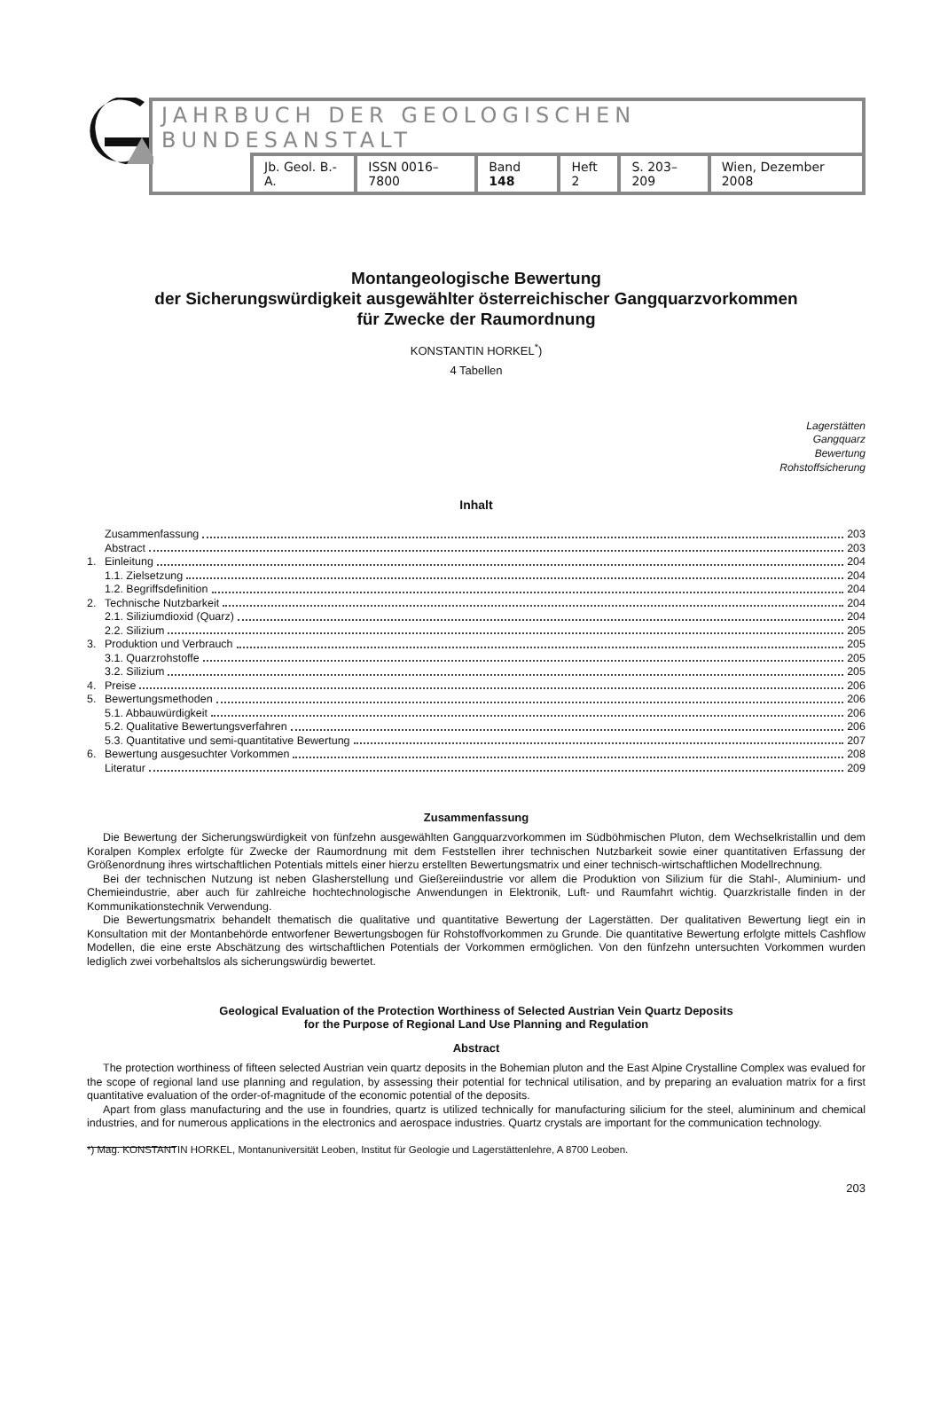JAHRBUCH DER GEOLOGISCHEN BUNDESANSTALT
Jb. Geol. B.-A. ISSN 0016–7800 Band 148 Heft 2 S. 203–209 Wien, Dezember 2008
Montangeologische Bewertung
der Sicherungswürdigkeit ausgewählter österreichischer Gangquarzvorkommen
für Zwecke der Raumordnung
KONSTANTIN HORKEL<sup>*</sup>)
4 Tabellen
Lagerstätten
Gangquarz
Bewertung
Rohstoffsicherung
Inhalt
Zusammenfassung 203
Abstract 203
1. Einleitung 204
1.1. Zielsetzung 204
1.2. Begriffsdefinition 204
2. Technische Nutzbarkeit 204
2.1. Siliziumdioxid (Quarz) 204
2.2. Silizium 205
3. Produktion und Verbrauch 205
3.1. Quarzrohstoffe 205
3.2. Silizium 205
4. Preise 206
5. Bewertungsmethoden 206
5.1. Abbauwürdigkeit 206
5.2. Qualitative Bewertungsverfahren 206
5.3. Quantitative und semi-quantitative Bewertung 207
6. Bewertung ausgesuchter Vorkommen 208
Literatur 209
Zusammenfassung
Die Bewertung der Sicherungswürdigkeit von fünfzehn ausgewählten Gangquarzvorkommen im Südböhmischen Pluton, dem Wechselkristallin und dem Koralpen Komplex erfolgte für Zwecke der Raumordnung mit dem Feststellen ihrer technischen Nutzbarkeit sowie einer quantitativen Erfassung der Größenordnung ihres wirtschaftlichen Potentials mittels einer hierzu erstellten Bewertungsmatrix und einer technisch-wirtschaftlichen Modellrechnung.
Bei der technischen Nutzung ist neben Glasherstellung und Gießereiindustrie vor allem die Produktion von Silizium für die Stahl-, Aluminium- und Chemieindustrie, aber auch für zahlreiche hochtechnologische Anwendungen in Elektronik, Luft- und Raumfahrt wichtig. Quarzkristalle finden in der Kommunikationstechnik Verwendung.
Die Bewertungsmatrix behandelt thematisch die qualitative und quantitative Bewertung der Lagerstätten. Der qualitativen Bewertung liegt ein in Konsultation mit der Montanbehörde entworfener Bewertungsbogen für Rohstoffvorkommen zu Grunde. Die quantitative Bewertung erfolgte mittels Cashflow Modellen, die eine erste Abschätzung des wirtschaftlichen Potentials der Vorkommen ermöglichen. Von den fünfzehn untersuchten Vorkommen wurden lediglich zwei vorbehaltslos als sicherungswürdig bewertet.
Geological Evaluation of the Protection Worthiness of Selected Austrian Vein Quartz Deposits
for the Purpose of Regional Land Use Planning and Regulation
Abstract
The protection worthiness of fifteen selected Austrian vein quartz deposits in the Bohemian pluton and the East Alpine Crystalline Complex was evalued for the scope of regional land use planning and regulation, by assessing their potential for technical utilisation, and by preparing an evaluation matrix for a first quantitative evaluation of the order-of-magnitude of the economic potential of the deposits.
Apart from glass manufacturing and the use in foundries, quartz is utilized technically for manufacturing silicium for the steel, alumininum and chemical industries, and for numerous applications in the electronics and aerospace industries. Quartz crystals are important for the communication technology.
*) Mag. KONSTANTIN HORKEL, Montanuniversität Leoben, Institut für Geologie und Lagerstättenlehre, A 8700 Leoben.
203